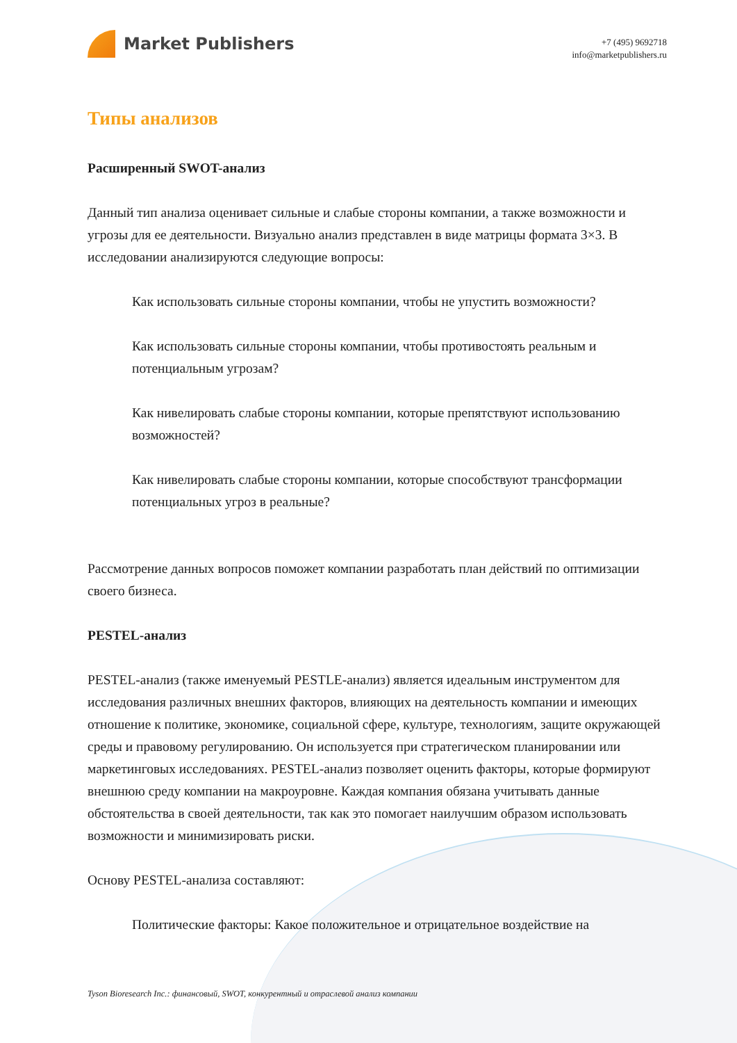Market Publishers
+7 (495) 9692718
info@marketpublishers.ru
Типы анализов
Расширенный SWOT-анализ
Данный тип анализа оценивает сильные и слабые стороны компании, а также возможности и угрозы для ее деятельности. Визуально анализ представлен в виде матрицы формата 3×3. В исследовании анализируются следующие вопросы:
Как использовать сильные стороны компании, чтобы не упустить возможности?
Как использовать сильные стороны компании, чтобы противостоять реальным и потенциальным угрозам?
Как нивелировать слабые стороны компании, которые препятствуют использованию возможностей?
Как нивелировать слабые стороны компании, которые способствуют трансформации потенциальных угроз в реальные?
Рассмотрение данных вопросов поможет компании разработать план действий по оптимизации своего бизнеса.
PESTEL-анализ
PESTEL-анализ (также именуемый PESTLE-анализ) является идеальным инструментом для исследования различных внешних факторов, влияющих на деятельность компании и имеющих отношение к политике, экономике, социальной сфере, культуре, технологиям, защите окружающей среды и правовому регулированию. Он используется при стратегическом планировании или маркетинговых исследованиях. PESTEL-анализ позволяет оценить факторы, которые формируют внешнюю среду компании на макроуровне. Каждая компания обязана учитывать данные обстоятельства в своей деятельности, так как это помогает наилучшим образом использовать возможности и минимизировать риски.
Основу PESTEL-анализа составляют:
Политические факторы: Какое положительное и отрицательное воздействие на
Tyson Bioresearch Inc.: финансовый, SWOT, конкурентный и отраслевой анализ компании